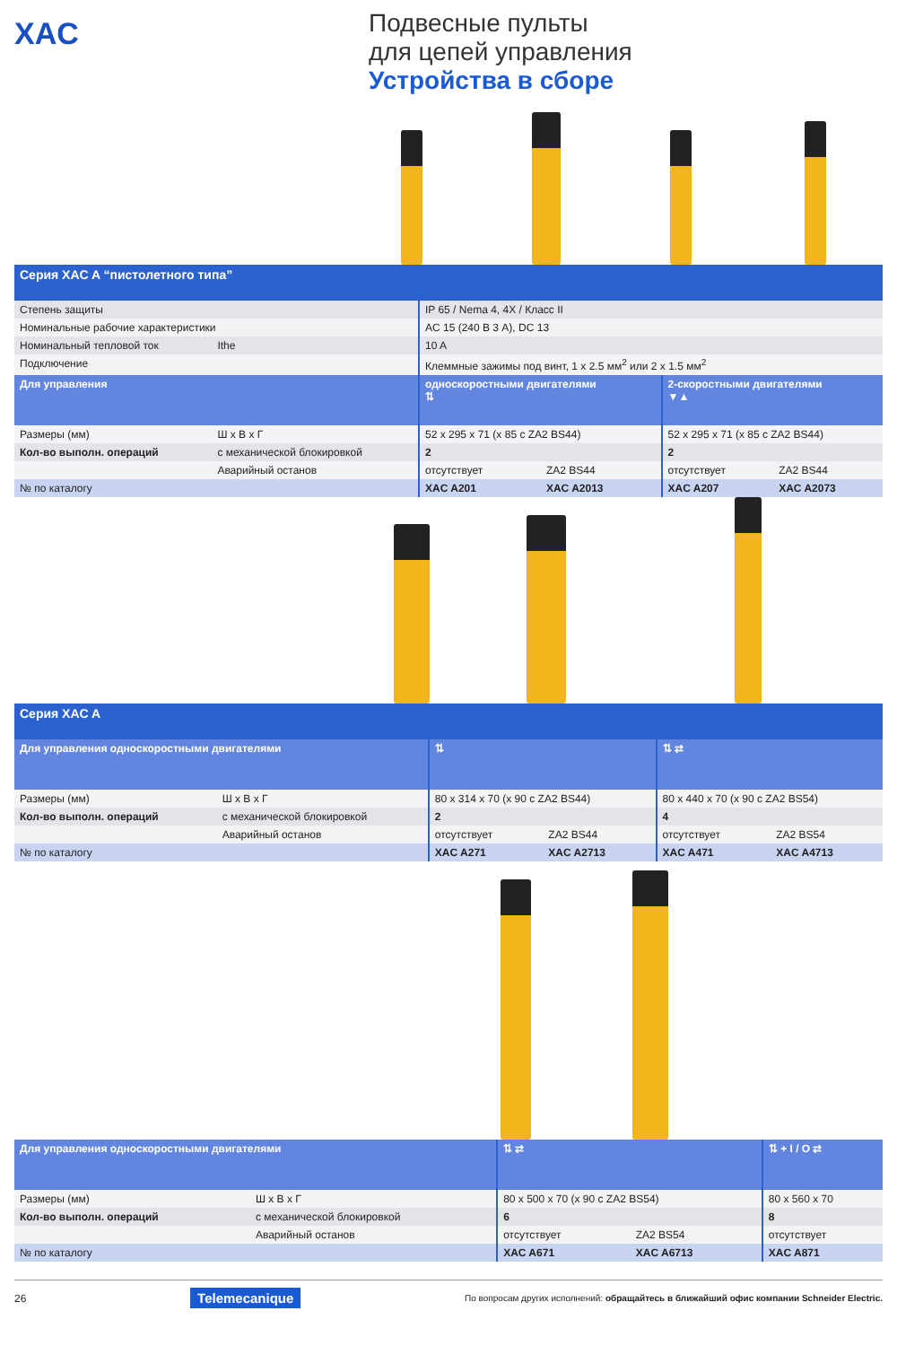XAC
Подвесные пульты
для цепей управления
Устройства в сборе
| Серия XAC A “пистолетного типа” | | | | | |
| Степень защиты | | IP 65 / Nema 4, 4X / Класс II | | | |
| Номинальные рабочие характеристики | | AC 15 (240 В 3 А), DC 13 | | | |
| Номинальный тепловой ток | Ithe | 10 A | | | |
| Подключение | | Клеммные зажимы под винт, 1 x 2.5 мм<sup>2</sup> или 2 x 1.5 мм<sup>2</sup> | | | |
| Для управления | | односкоростными двигателями ⇅ | | 2-скоростными двигателями ▼▲ | |
| Размеры (мм) | Ш x В x Г | 52 x 295 x 71 (x 85 с ZA2 BS44) | | 52 x 295 x 71 (x 85 с ZA2 BS44) | |
| Кол-во выполн. операций | с механической блокировкой | 2 | | 2 | |
| | Аварийный останов | отсутствует | ZA2 BS44 | отсутствует | ZA2 BS44 |
| № по каталогу | | XAC A201 | XAC A2013 | XAC A207 | XAC A2073 |
| Серия XAC A | | | | | |
| Для управления односкоростными двигателями | | ⇅ | | ⇅ ⇄ | |
| Размеры (мм) | Ш x В x Г | 80 x 314 x 70 (x 90 с ZA2 BS44) | | 80 x 440 x 70 (x 90 с ZA2 BS54) | |
| Кол-во выполн. операций | с механической блокировкой | 2 | | 4 | |
| | Аварийный останов | отсутствует | ZA2 BS44 | отсутствует | ZA2 BS54 |
| № по каталогу | | XAC A271 | XAC A2713 | XAC A471 | XAC A4713 |
| Для управления односкоростными двигателями | | ⇅ ⇄ | | ⇅ + I / O ⇄ |
| Размеры (мм) | Ш x В x Г | 80 x 500 x 70 (x 90 с ZA2 BS54) | | 80 x 560 x 70 |
| Кол-во выполн. операций | с механической блокировкой | 6 | | 8 |
| | Аварийный останов | отсутствует | ZA2 BS54 | отсутствует |
| № по каталогу | | XAC A671 | XAC A6713 | XAC A871 |
26 Telemecanique По вопросам других исполнений: обращайтесь в ближайший офис компании Schneider Electric.